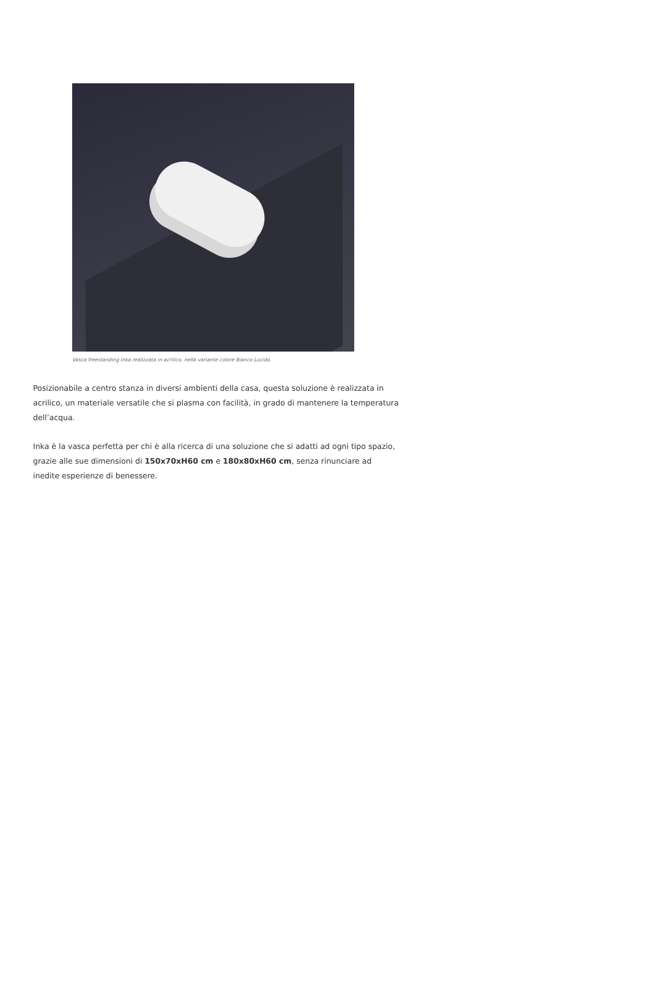Vasca freestanding Inka realizzata in acrilico, nella variante colore Bianco Lucido.
Posizionabile a centro stanza in diversi ambienti della casa, questa soluzione è realizzata in acrilico, un materiale versatile che si plasma con facilità, in grado di mantenere la temperatura dell’acqua.
Inka è la vasca perfetta per chi è alla ricerca di una soluzione che si adatti ad ogni tipo spazio, grazie alle sue dimensioni di 150x70xH60 cm e 180x80xH60 cm, senza rinunciare ad inedite esperienze di benessere.